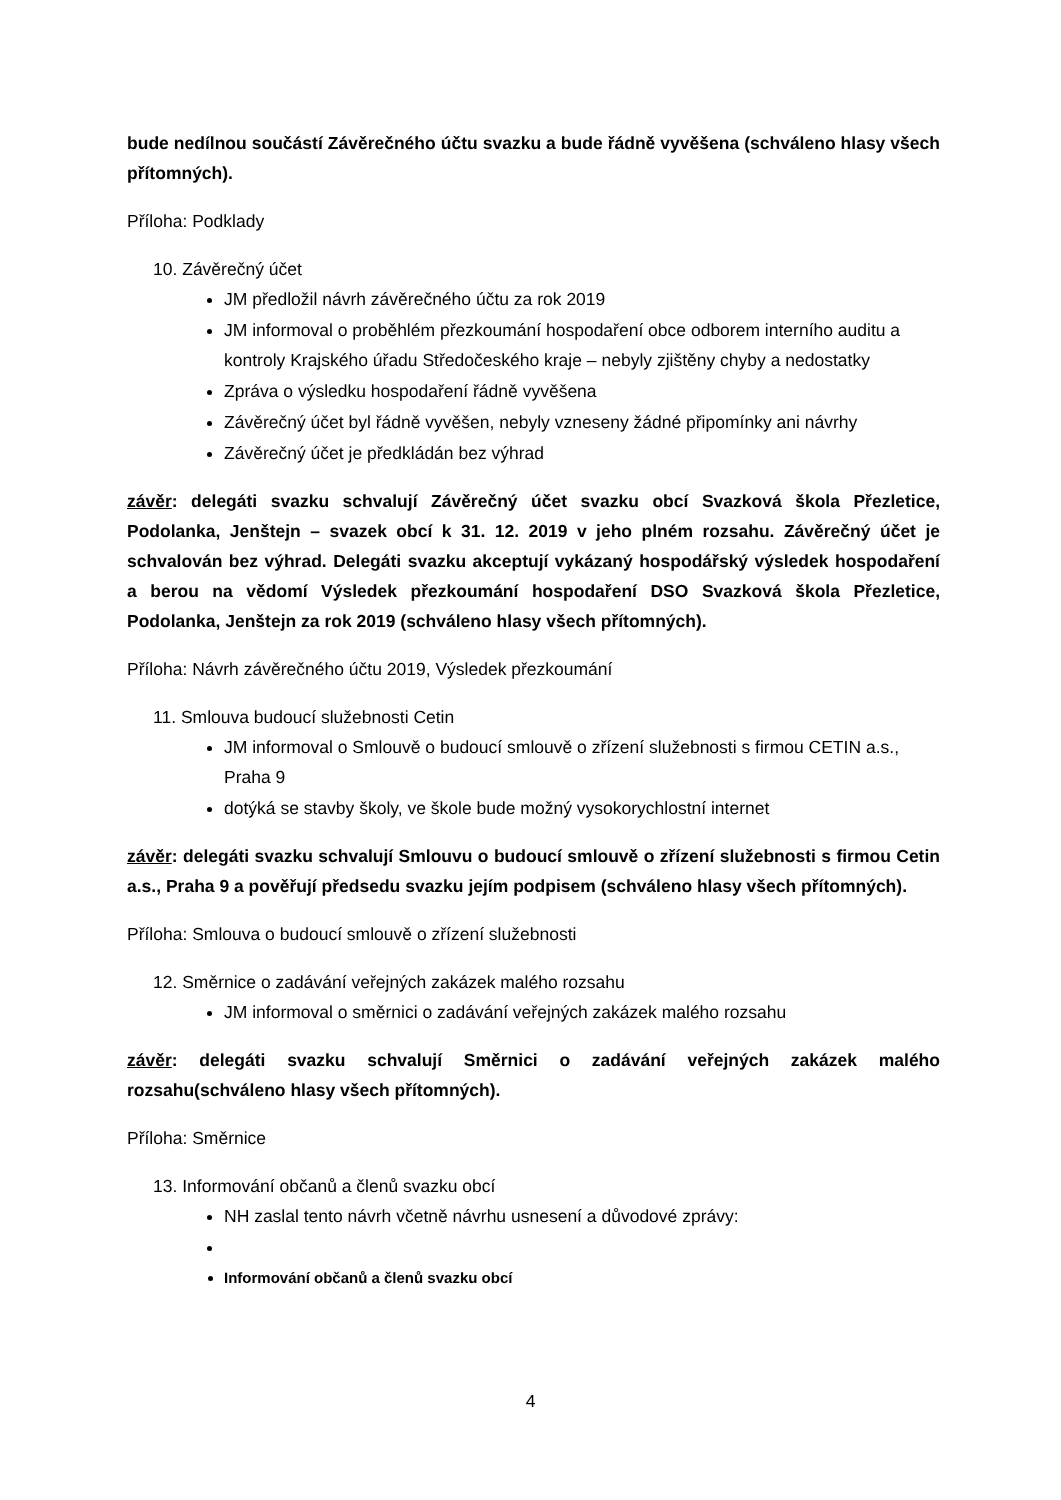bude nedílnou součástí Závěrečného účtu svazku a bude řádně vyvěšena (schváleno hlasy všech přítomných).
Příloha: Podklady
10. Závěrečný účet
JM předložil návrh závěrečného účtu za rok 2019
JM informoval o proběhlém přezkoumání hospodaření obce odborem interního auditu a kontroly Krajského úřadu Středočeského kraje – nebyly zjištěny chyby a nedostatky
Zpráva o výsledku hospodaření řádně vyvěšena
Závěrečný účet byl řádně vyvěšen, nebyly vzneseny žádné připomínky ani návrhy
Závěrečný účet je předkládán bez výhrad
závěr: delegáti svazku schvalují Závěrečný účet svazku obcí Svazková škola Přezletice, Podolanka, Jenštejn – svazek obcí k 31. 12. 2019 v jeho plném rozsahu. Závěrečný účet je schvalován bez výhrad. Delegáti svazku akceptují vykázaný hospodářský výsledek hospodaření a berou na vědomí Výsledek přezkoumání hospodaření DSO Svazková škola Přezletice, Podolanka, Jenštejn za rok 2019 (schváleno hlasy všech přítomných).
Příloha: Návrh závěrečného účtu 2019, Výsledek přezkoumání
11. Smlouva budoucí služebnosti Cetin
JM informoval o Smlouvě o budoucí smlouvě o zřízení služebnosti s firmou CETIN a.s., Praha 9
dotýká se stavby školy, ve škole bude možný vysokorychlostní internet
závěr: delegáti svazku schvalují Smlouvu o budoucí smlouvě o zřízení služebnosti s firmou Cetin a.s., Praha 9 a pověřují předsedu svazku jejím podpisem (schváleno hlasy všech přítomných).
Příloha: Smlouva o budoucí smlouvě o zřízení služebnosti
12. Směrnice o zadávání veřejných zakázek malého rozsahu
JM informoval o směrnici o zadávání veřejných zakázek malého rozsahu
závěr: delegáti svazku schvalují Směrnici o zadávání veřejných zakázek malého rozsahu(schváleno hlasy všech přítomných).
Příloha: Směrnice
13. Informování občanů a členů svazku obcí
NH zaslal tento návrh včetně návrhu usnesení a důvodové zprávy:
Informování občanů a členů svazku obcí
4